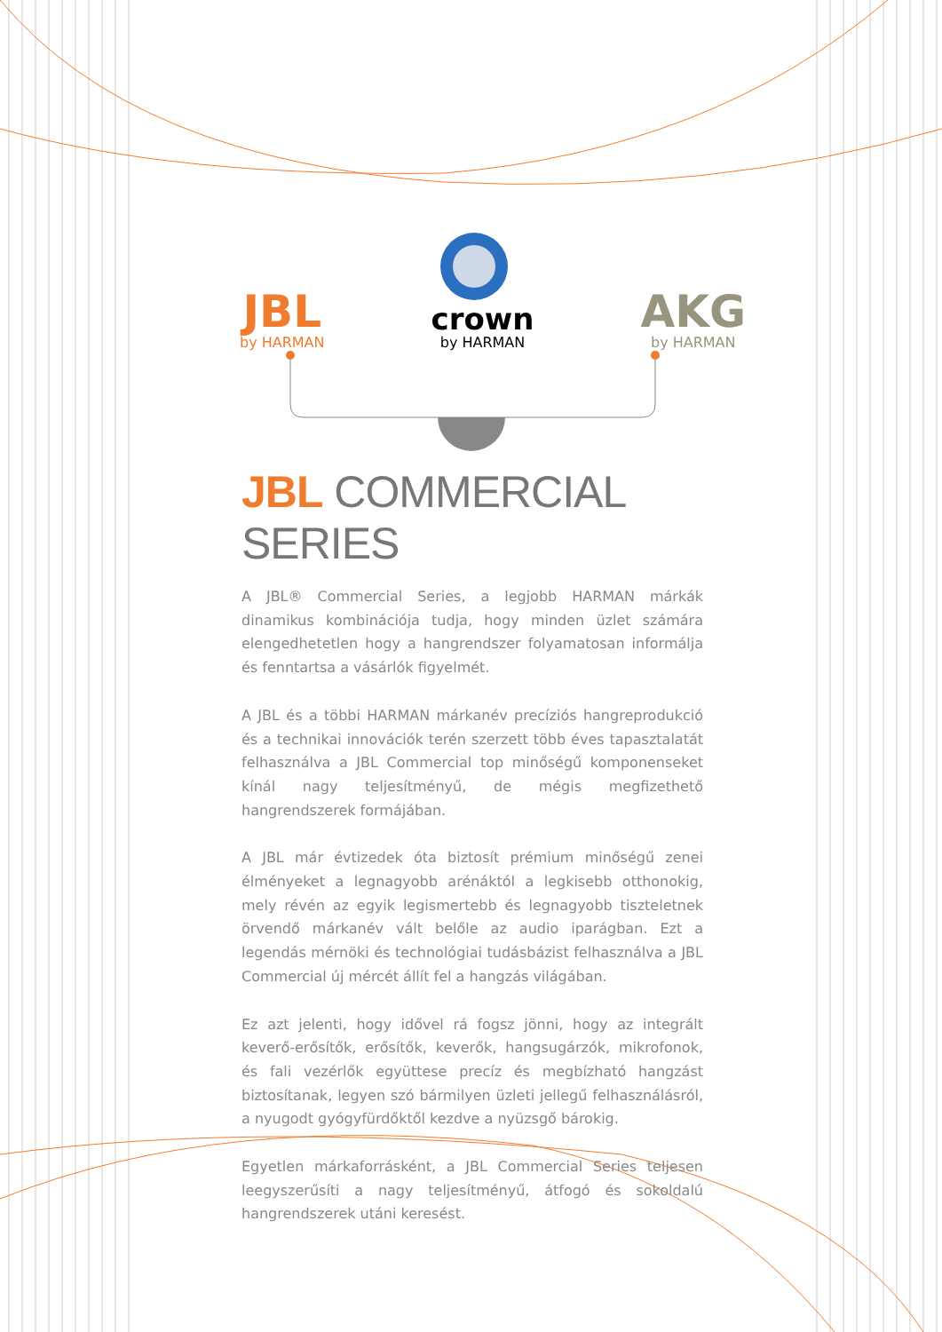JBL
by HARMAN
crown
by HARMAN
AKG
by HARMAN
JBL COMMERCIAL SERIES
A JBL® Commercial Series, a legjobb HARMAN márkák dinamikus kombinációja tudja, hogy minden üzlet számára elengedhetetlen hogy a hangrendszer folyamatosan informálja és fenntartsa a vásárlók figyelmét.
A JBL és a többi HARMAN márkanév precíziós hangreprodukció és a technikai innovációk terén szerzett több éves tapasztalatát felhasználva a JBL Commercial top minőségű komponenseket kínál nagy teljesítményű, de mégis megfizethető hangrendszerek formájában.
A JBL már évtizedek óta biztosít prémium minőségű zenei élményeket a legnagyobb arénáktól a legkisebb otthonokig, mely révén az egyik legismertebb és legnagyobb tiszteletnek örvendő márkanév vált belőle az audio iparágban. Ezt a legendás mérnöki és technológiai tudásbázist felhasználva a JBL Commercial új mércét állít fel a hangzás világában.
Ez azt jelenti, hogy idővel rá fogsz jönni, hogy az integrált keverő-erősítők, erősítők, keverők, hangsugárzók, mikrofonok, és fali vezérlők együttese precíz és megbízható hangzást biztosítanak, legyen szó bármilyen üzleti jellegű felhasználásról, a nyugodt gyógyfürdőktől kezdve a nyüzsgő bárokig.
Egyetlen márkaforrásként, a JBL Commercial Series teljesen leegyszerűsíti a nagy teljesítményű, átfogó és sokoldalú hangrendszerek utáni keresést.